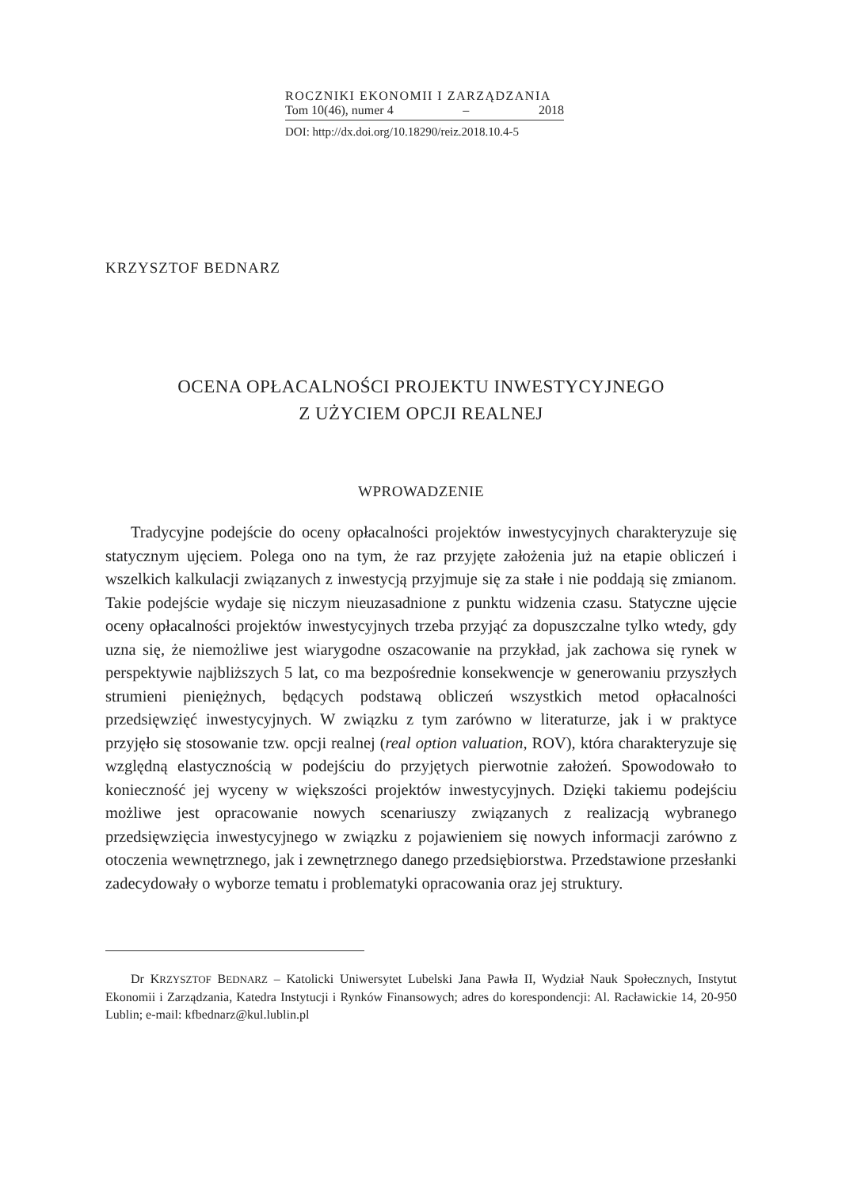ROCZNIKI EKONOMII I ZARZĄDZANIA
Tom 10(46), numer 4 – 2018
DOI: http://dx.doi.org/10.18290/reiz.2018.10.4-5
KRZYSZTOF BEDNARZ
OCENA OPŁACALNOŚCI PROJEKTU INWESTYCYJNEGO
Z UŻYCIEM OPCJI REALNEJ
WPROWADZENIE
Tradycyjne podejście do oceny opłacalności projektów inwestycyjnych charakteryzuje się statycznym ujęciem. Polega ono na tym, że raz przyjęte założenia już na etapie obliczeń i wszelkich kalkulacji związanych z inwestycją przyjmuje się za stałe i nie poddają się zmianom. Takie podejście wydaje się niczym nieuzasadnione z punktu widzenia czasu. Statyczne ujęcie oceny opłacalności projektów inwestycyjnych trzeba przyjąć za dopuszczalne tylko wtedy, gdy uzna się, że niemożliwe jest wiarygodne oszacowanie na przykład, jak zachowa się rynek w perspektywie najbliższych 5 lat, co ma bezpośrednie konsekwencje w generowaniu przyszłych strumieni pieniężnych, będących podstawą obliczeń wszystkich metod opłacalności przedsięwzięć inwestycyjnych. W związku z tym zarówno w literaturze, jak i w praktyce przyjęło się stosowanie tzw. opcji realnej (real option valuation, ROV), która charakteryzuje się względną elastycznością w podejściu do przyjętych pierwotnie założeń. Spowodowało to konieczność jej wyceny w większości projektów inwestycyjnych. Dzięki takiemu podejściu możliwe jest opracowanie nowych scenariuszy związanych z realizacją wybranego przedsięwzięcia inwestycyjnego w związku z pojawieniem się nowych informacji zarówno z otoczenia wewnętrznego, jak i zewnętrznego danego przedsiębiorstwa. Przedstawione przesłanki zadecydowały o wyborze tematu i problematyki opracowania oraz jej struktury.
Dr KRZYSZTOF BEDNARZ – Katolicki Uniwersytet Lubelski Jana Pawła II, Wydział Nauk Społecznych, Instytut Ekonomii i Zarządzania, Katedra Instytucji i Rynków Finansowych; adres do korespondencji: Al. Racławickie 14, 20-950 Lublin; e-mail: kfbednarz@kul.lublin.pl